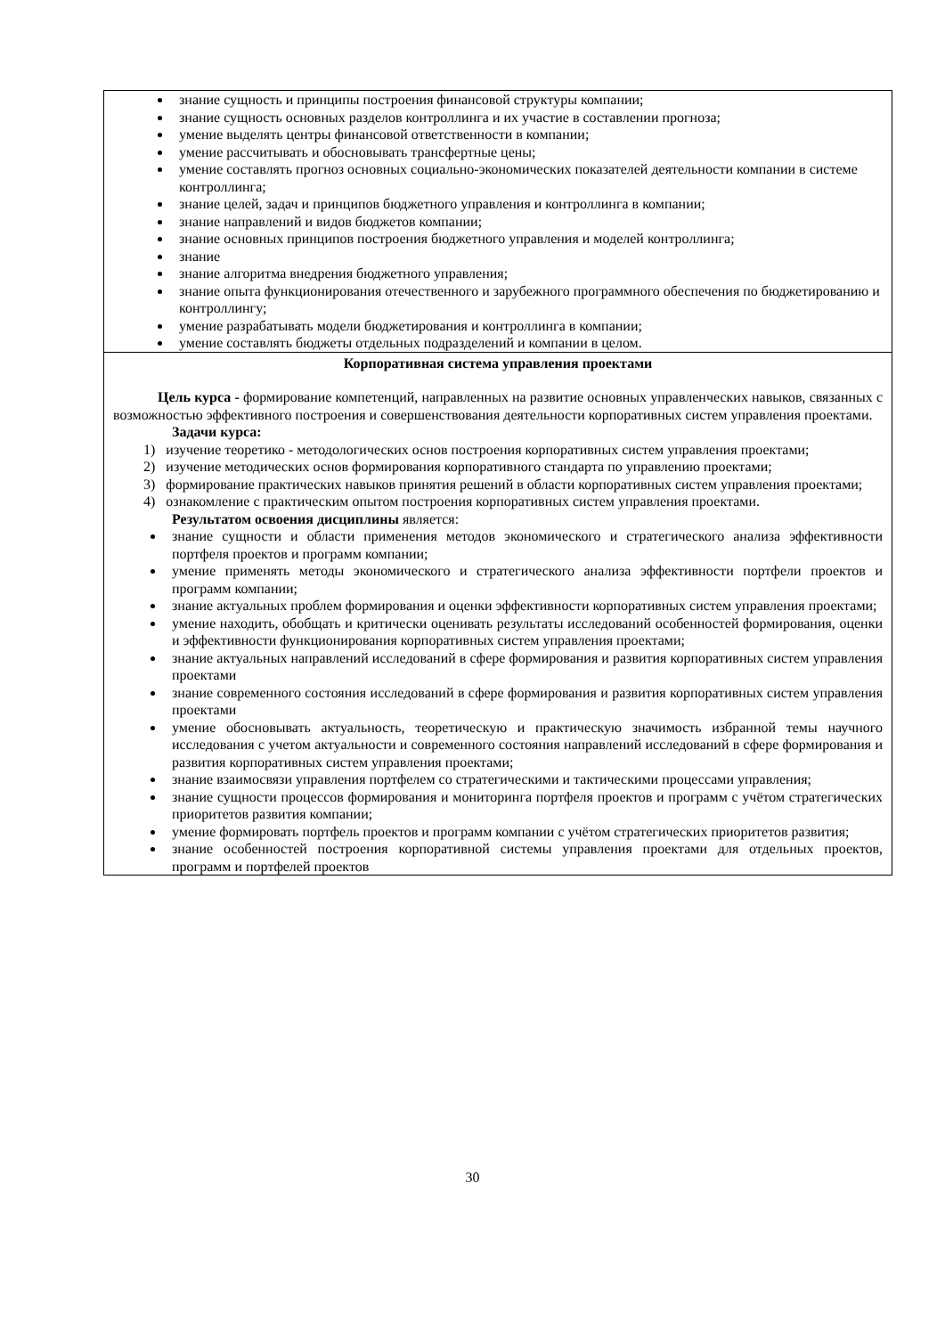| знание сущность и принципы построения финансовой структуры компании; знание сущность основных разделов контроллинга и их участие в составлении прогноза; умение выделять центры финансовой ответственности в компании; умение рассчитывать и обосновывать трансфертные цены; умение составлять прогноз основных социально-экономических показателей деятельности компании в системе контроллинга; знание целей, задач и принципов бюджетного управления и контроллинга в компании; знание направлений и видов бюджетов компании; знание основных принципов построения бюджетного управления и моделей контроллинга; знание знание алгоритма внедрения бюджетного управления; знание опыта функционирования отечественного и зарубежного программного обеспечения по бюджетированию и контроллингу; умение разрабатывать модели бюджетирования и контроллинга в компании; умение составлять бюджеты отдельных подразделений и компании в целом. |
| Корпоративная система управления проектами Цель курса - формирование компетенций, направленных на развитие основных управленческих навыков, связанных с возможностью эффективного построения и совершенствования деятельности корпоративных систем управления проектами. Задачи курса: 1) изучение теоретико - методологических основ построения корпоративных систем управления проектами; 2) изучение методических основ формирования корпоративного стандарта по управлению проектами; 3) формирование практических навыков принятия решений в области корпоративных систем управления проектами; 4) ознакомление с практическим опытом построения корпоративных систем управления проектами. Результатом освоения дисциплины является: знание сущности и области применения методов экономического и стратегического анализа эффективности портфеля проектов и программ компании; умение применять методы экономического и стратегического анализа эффективности портфели проектов и программ компании; знание актуальных проблем формирования и оценки эффективности корпоративных систем управления проектами; умение находить, обобщать и критически оценивать результаты исследований особенностей формирования, оценки и эффективности функционирования корпоративных систем управления проектами; знание актуальных направлений исследований в сфере формирования и развития корпоративных систем управления проектами знание современного состояния исследований в сфере формирования и развития корпоративных систем управления проектами умение обосновывать актуальность, теоретическую и практическую значимость избранной темы научного исследования с учетом актуальности и современного состояния направлений исследований в сфере формирования и развития корпоративных систем управления проектами; знание взаимосвязи управления портфелем со стратегическими и тактическими процессами управления; знание сущности процессов формирования и мониторинга портфеля проектов и программ с учётом стратегических приоритетов развития компании; умение формировать портфель проектов и программ компании с учётом стратегических приоритетов развития; знание особенностей построения корпоративной системы управления проектами для отдельных проектов, программ и портфелей проектов |
30